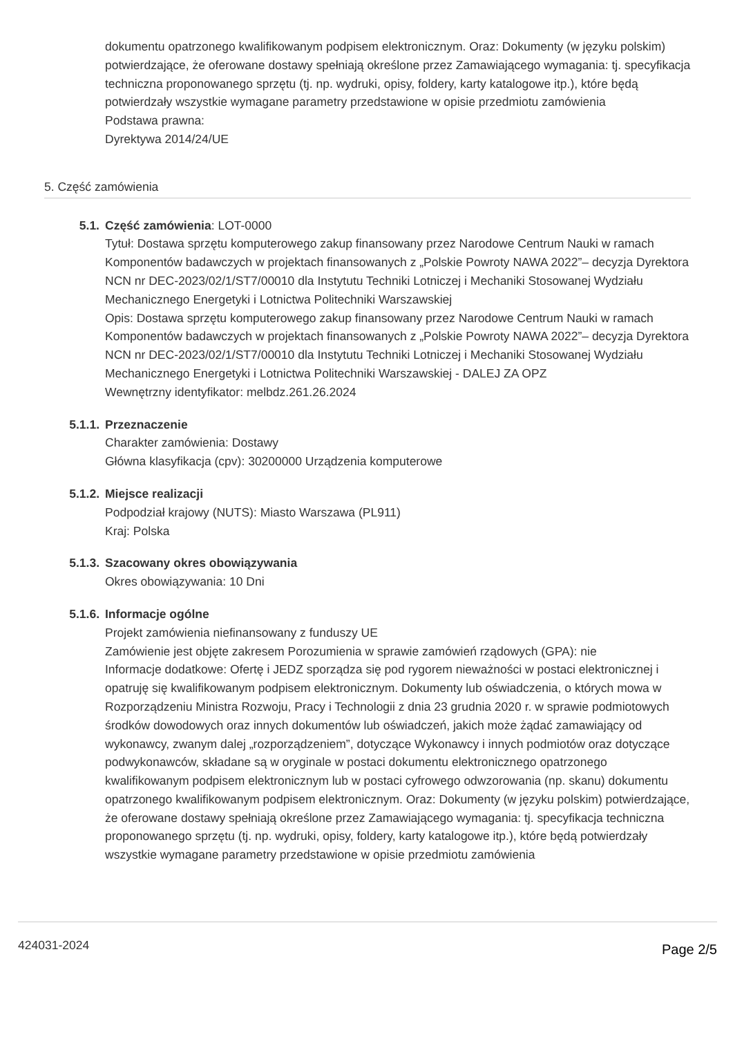dokumentu opatrzonego kwalifikowanym podpisem elektronicznym. Oraz: Dokumenty (w języku polskim) potwierdzające, że oferowane dostawy spełniają określone przez Zamawiającego wymagania: tj. specyfikacja techniczna proponowanego sprzętu (tj. np. wydruki, opisy, foldery, karty katalogowe itp.), które będą potwierdzały wszystkie wymagane parametry przedstawione w opisie przedmiotu zamówienia
Podstawa prawna:
Dyrektywa 2014/24/UE
5. Część zamówienia
5.1. Część zamówienia: LOT-0000
Tytuł: Dostawa sprzętu komputerowego zakup finansowany przez Narodowe Centrum Nauki w ramach Komponentów badawczych w projektach finansowanych z „Polskie Powroty NAWA 2022”– decyzja Dyrektora NCN nr DEC-2023/02/1/ST7/00010 dla Instytutu Techniki Lotniczej i Mechaniki Stosowanej Wydziału Mechanicznego Energetyki i Lotnictwa Politechniki Warszawskiej
Opis: Dostawa sprzętu komputerowego zakup finansowany przez Narodowe Centrum Nauki w ramach Komponentów badawczych w projektach finansowanych z „Polskie Powroty NAWA 2022”– decyzja Dyrektora NCN nr DEC-2023/02/1/ST7/00010 dla Instytutu Techniki Lotniczej i Mechaniki Stosowanej Wydziału Mechanicznego Energetyki i Lotnictwa Politechniki Warszawskiej - DALEJ ZA OPZ
Wewnętrzny identyfikator: melbdz.261.26.2024
5.1.1. Przeznaczenie
Charakter zamówienia: Dostawy
Główna klasyfikacja (cpv): 30200000 Urządzenia komputerowe
5.1.2. Miejsce realizacji
Podpodział krajowy (NUTS): Miasto Warszawa (PL911)
Kraj: Polska
5.1.3. Szacowany okres obowiązywania
Okres obowiązywania: 10 Dni
5.1.6. Informacje ogólne
Projekt zamówienia niefinansowany z funduszy UE
Zamówienie jest objęte zakresem Porozumienia w sprawie zamówień rządowych (GPA): nie
Informacje dodatkowe: Ofertę i JEDZ sporządza się pod rygorem nieważności w postaci elektronicznej i opatruję się kwalifikowanym podpisem elektronicznym. Dokumenty lub oświadczenia, o których mowa w Rozporządzeniu Ministra Rozwoju, Pracy i Technologii z dnia 23 grudnia 2020 r. w sprawie podmiotowych środków dowodowych oraz innych dokumentów lub oświadczeń, jakich może żądać zamawiający od wykonawcy, zwanym dalej „rozporządzeniem”, dotyczące Wykonawcy i innych podmiotów oraz dotyczące podwykonawców, składane są w oryginale w postaci dokumentu elektronicznego opatrzonego kwalifikowanym podpisem elektronicznym lub w postaci cyfrowego odwzorowania (np. skanu) dokumentu opatrzonego kwalifikowanym podpisem elektronicznym. Oraz: Dokumenty (w języku polskim) potwierdzające, że oferowane dostawy spełniają określone przez Zamawiającego wymagania: tj. specyfikacja techniczna proponowanego sprzętu (tj. np. wydruki, opisy, foldery, karty katalogowe itp.), które będą potwierdzały wszystkie wymagane parametry przedstawione w opisie przedmiotu zamówienia
424031-2024 Page 2/5